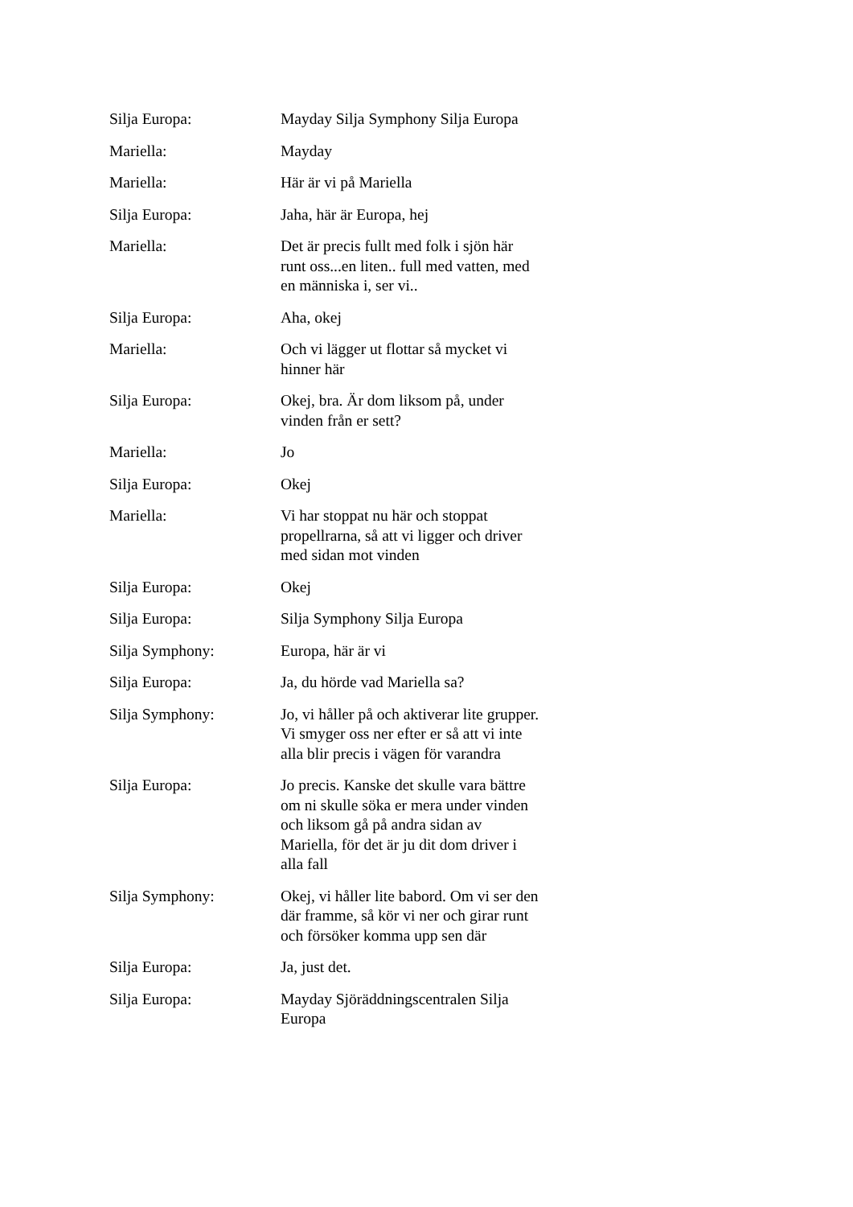Silja Europa: Mayday Silja Symphony Silja Europa
Mariella: Mayday
Mariella: Här är vi på Mariella
Silja Europa: Jaha, här är Europa, hej
Mariella: Det är precis fullt med folk i sjön här runt oss...en liten.. full med vatten, med en människa i, ser vi..
Silja Europa: Aha, okej
Mariella: Och vi lägger ut flottar så mycket vi hinner här
Silja Europa: Okej, bra. Är dom liksom på, under vinden från er sett?
Mariella: Jo
Silja Europa: Okej
Mariella: Vi har stoppat nu här och stoppat propellrarna, så att vi ligger och driver med sidan mot vinden
Silja Europa: Okej
Silja Europa: Silja Symphony Silja Europa
Silja Symphony: Europa, här är vi
Silja Europa: Ja, du hörde vad Mariella sa?
Silja Symphony: Jo, vi håller på och aktiverar lite grupper. Vi smyger oss ner efter er så att vi inte alla blir precis i vägen för varandra
Silja Europa: Jo precis. Kanske det skulle vara bättre om ni skulle söka er mera under vinden och liksom gå på andra sidan av Mariella, för det är ju dit dom driver i alla fall
Silja Symphony: Okej, vi håller lite babord. Om vi ser den där framme, så kör vi ner och girar runt och försöker komma upp sen där
Silja Europa: Ja, just det.
Silja Europa: Mayday Sjöräddningscentralen Silja Europa